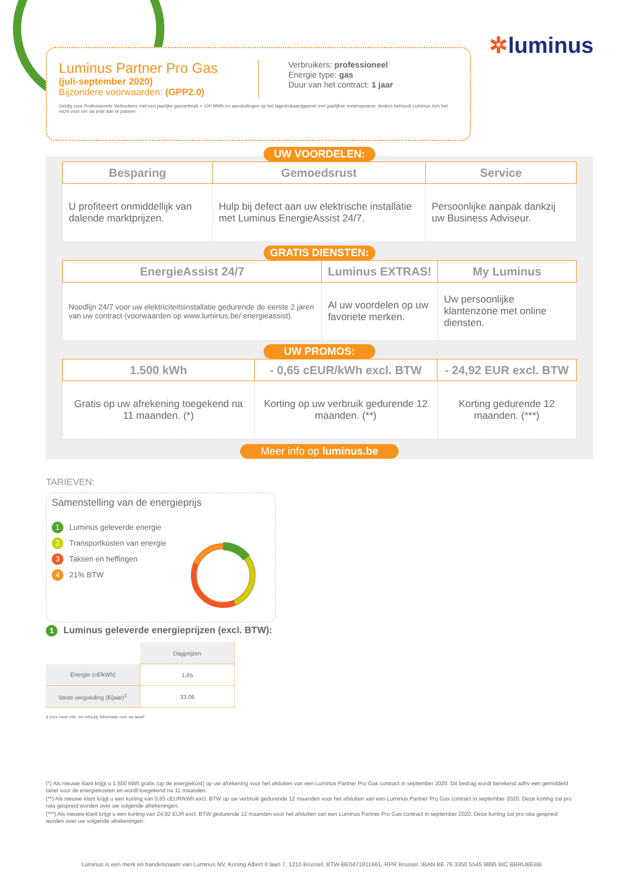✲luminus
Luminus Partner Pro Gas
(juli-september 2020)
Bijzondere voorwaarden: (GPP2.0)
Verbruikers: professioneel
Energie type: gas
Duur van het contract: 1 jaar
Geldig voor Professionele Verbruikers met een jaarlijks gasverbruik < 100 MWh en aansluitingen op het lagedrukaardgasnet met jaarlijkse meteropname. Anders behoudt Luminus zich het recht voor om uw prijs aan te passen.
UW VOORDELEN:
| Besparing | Gemoedsrust | Service |
| --- | --- | --- |
| U profiteert onmiddellijk van dalende marktprijzen. | Hulp bij defect aan uw elektrische installatie met Luminus EnergieAssist 24/7. | Persoonlijke aanpak dankzij uw Business Adviseur. |
GRATIS DIENSTEN:
| EnergieAssist 24/7 | Luminus EXTRAS! | My Luminus |
| --- | --- | --- |
| Noodlijn 24/7 voor uw elektriciteitsinstallatie gedurende de eerste 2 jaren van uw contract (voorwaarden op www.luminus.be/ energieassist). | Al uw voordelen op uw favoriete merken. | Uw persoonlijke klantenzone met online diensten. |
UW PROMOS:
| 1.500 kWh | - 0,65 cEUR/kWh excl. BTW | - 24,92 EUR excl. BTW |
| --- | --- | --- |
| Gratis op uw afrekening toegekend na 11 maanden. (*) | Korting op uw verbruik gedurende 12 maanden. (**) | Korting gedurende 12 maanden. (***) |
Meer info op luminus.be
TARIEVEN:
Samenstelling van de energieprijs
1 Luminus geleverde energie
2 Transportkosten van energie
3 Taksen en heffingen
4 21% BTW
1 Luminus geleverde energieprijzen (excl. BTW):
| | Dagprijzen |
| Energie (c€/kWh) | 1,65 |
| Vaste vergoeding (€/jaar)<sup>1</sup> | 33,06 |
1 Voor meer info: zie infra bij 'Informatie over uw tarief'.
(*) Als nieuwe klant krijgt u 1.500 kWh gratis (op de energiekost) op uw afrekening voor het afsluiten van een Luminus Partner Pro Gas contract in september 2020. Dit bedrag wordt berekend adhv een gemiddeld tarief voor de energiekosten en wordt toegekend na 11 maanden.
(**) Als nieuwe klant krijgt u een korting van 0,65 cEUR/kWh excl. BTW op uw verbruik gedurende 12 maanden voor het afsluiten van een Luminus Partner Pro Gas contract in september 2020. Deze korting zal pro rata gespreid worden over uw volgende afrekeningen.
(***) Als nieuwe klant krijgt u een korting van 24,92 EUR excl. BTW gedurende 12 maanden voor het afsluiten van een Luminus Partner Pro Gas contract in september 2020. Deze korting zal pro rata gespreid worden over uw volgende afrekeningen.
Luminus is een merk en handelsnaam van Luminus NV, Koning Albert II laan 7, 1210 Brussel, BTW-BE0471811661, RPR Brussel. IBAN BE 76 3350 5545 9895 BIC BBRUBEBB